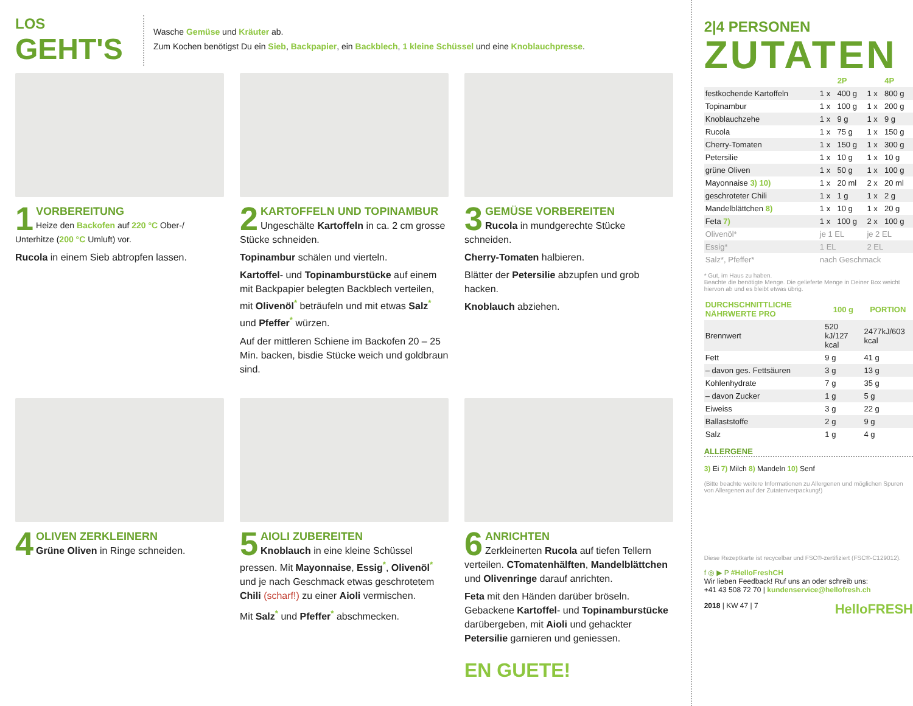LOS
GEHT'S
Wasche Gemüse und Kräuter ab.
Zum Kochen benötigst Du ein Sieb, Backpapier, ein Backblech, 1 kleine Schüssel und eine Knoblauchpresse.
1
VORBEREITUNG
Heize den Backofen auf 220 °C Ober-/ Unterhitze (200 °C Umluft) vor.
Rucola in einem Sieb abtropfen lassen.
2
KARTOFFELN UND TOPINAMBUR
Ungeschälte Kartoffeln in ca. 2 cm grosse Stücke schneiden.
Topinambur schälen und vierteln.
Kartoffel- und Topinamburstücke auf einem mit Backpapier belegten Backblech verteilen, mit Olivenöl<sup>*</sup> beträufeln und mit etwas Salz<sup>*</sup> und Pfeffer<sup>*</sup> würzen.
Auf der mittleren Schiene im Backofen 20 – 25 Min. backen, bisdie Stücke weich und goldbraun sind.
3
GEMÜSE VORBEREITEN
Rucola in mundgerechte Stücke schneiden.
Cherry-Tomaten halbieren.
Blätter der Petersilie abzupfen und grob hacken.
Knoblauch abziehen.
4
OLIVEN ZERKLEINERN
Grüne Oliven in Ringe schneiden.
5
AIOLI ZUBEREITEN
Knoblauch in eine kleine Schüssel pressen. Mit Mayonnaise, Essig<sup>*</sup>, Olivenöl<sup>*</sup> und je nach Geschmack etwas geschrotetem Chili (scharf!) zu einer Aioli vermischen.
Mit Salz<sup>*</sup> und Pfeffer<sup>*</sup> abschmecken.
6
ANRICHTEN
Zerkleinerten Rucola auf tiefen Tellern verteilen. CTomatenhälften, Mandelblättchen und Olivenringe darauf anrichten.
Feta mit den Händen darüber bröseln. Gebackene Kartoffel- und Topinamburstücke darübergeben, mit Aioli und gehackter Petersilie garnieren und geniessen.
EN GUETE!
2|4 PERSONEN
ZUTATEN
| | 2P | | 4P | |
| --- | --- | --- | --- | --- |
| festkochende Kartoffeln | 1 x | 400 g | 1 x | 800 g |
| Topinambur | 1 x | 100 g | 1 x | 200 g |
| Knoblauchzehe | 1 x | 9 g | 1 x | 9 g |
| Rucola | 1 x | 75 g | 1 x | 150 g |
| Cherry-Tomaten | 1 x | 150 g | 1 x | 300 g |
| Petersilie | 1 x | 10 g | 1 x | 10 g |
| grüne Oliven | 1 x | 50 g | 1 x | 100 g |
| Mayonnaise 3) 10) | 1 x | 20 ml | 2 x | 20 ml |
| geschroteter Chili | 1 x | 1 g | 1 x | 2 g |
| Mandelblättchen 8) | 1 x | 10 g | 1 x | 20 g |
| Feta 7) | 1 x | 100 g | 2 x | 100 g |
| Olivenöl* | je 1 EL | | je 2 EL | |
| Essig* | 1 EL | | 2 EL | |
| Salz*, Pfeffer* | nach Geschmack | | | |
* Gut, im Haus zu haben.
Beachte die benötigte Menge. Die gelieferte Menge in Deiner Box weicht hiervon ab und es bleibt etwas übrig.
| DURCHSCHNITTLICHE NÄHRWERTE PRO | 100 g | PORTION |
| --- | --- | --- |
| Brennwert | 520 kJ/127 kcal | 2477kJ/603 kcal |
| Fett | 9 g | 41 g |
| – davon ges. Fettsäuren | 3 g | 13 g |
| Kohlenhydrate | 7 g | 35 g |
| – davon Zucker | 1 g | 5 g |
| Eiweiss | 3 g | 22 g |
| Ballaststoffe | 2 g | 9 g |
| Salz | 1 g | 4 g |
ALLERGENE
3) Ei 7) Milch 8) Mandeln 10) Senf
(Bitte beachte weitere Informationen zu Allergenen und möglichen Spuren von Allergenen auf der Zutatenverpackung!)
Diese Rezeptkarte ist recycelbar und FSC®-zertifiziert (FSC®-C129012).
f ◎ ▶ P #HelloFreshCH
Wir lieben Feedback! Ruf uns an oder schreib uns:
+41 43 508 72 70 | kundenservice@hellofresh.ch
2018 | KW 47 | 7 HelloFRESH